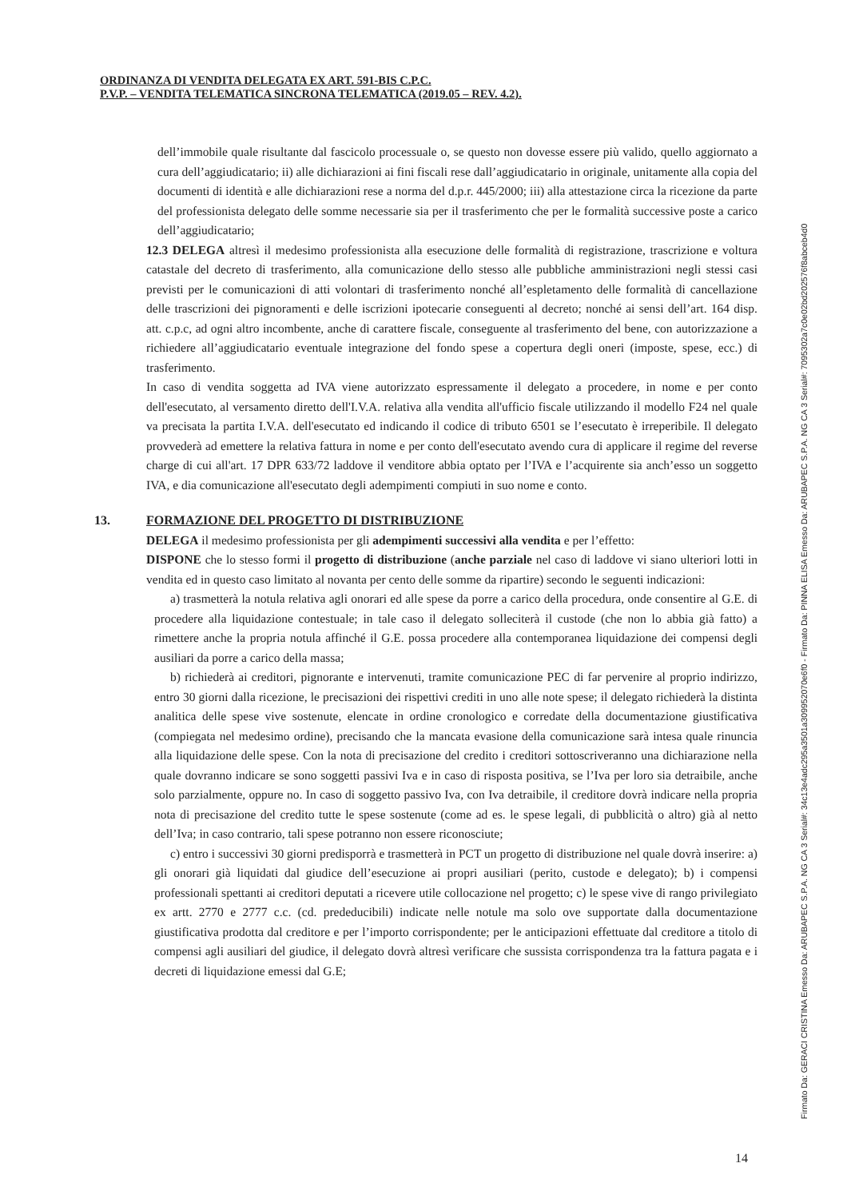ORDINANZA DI VENDITA DELEGATA EX ART. 591-BIS C.P.C.
P.V.P. – VENDITA TELEMATICA SINCRONA TELEMATICA (2019.05 – REV. 4.2).
dell’immobile quale risultante dal fascicolo processuale o, se questo non dovesse essere più valido, quello aggiornato a cura dell’aggiudicatario; ii) alle dichiarazioni ai fini fiscali rese dall’aggiudicatario in originale, unitamente alla copia del documenti di identità e alle dichiarazioni rese a norma del d.p.r. 445/2000; iii) alla attestazione circa la ricezione da parte del professionista delegato delle somme necessarie sia per il trasferimento che per le formalità successive poste a carico dell’aggiudicatario;
12.3 DELEGA altresì il medesimo professionista alla esecuzione delle formalità di registrazione, trascrizione e voltura catastale del decreto di trasferimento, alla comunicazione dello stesso alle pubbliche amministrazioni negli stessi casi previsti per le comunicazioni di atti volontari di trasferimento nonché all’espletamento delle formalità di cancellazione delle trascrizioni dei pignoramenti e delle iscrizioni ipotecarie conseguenti al decreto; nonché ai sensi dell’art. 164 disp. att. c.p.c, ad ogni altro incombente, anche di carattere fiscale, conseguente al trasferimento del bene, con autorizzazione a richiedere all’aggiudicatario eventuale integrazione del fondo spese a copertura degli oneri (imposte, spese, ecc.) di trasferimento.
In caso di vendita soggetta ad IVA viene autorizzato espressamente il delegato a procedere, in nome e per conto dell'esecutato, al versamento diretto dell'I.V.A. relativa alla vendita all'ufficio fiscale utilizzando il modello F24 nel quale va precisata la partita I.V.A. dell'esecutato ed indicando il codice di tributo 6501 se l’esecutato è irreperibile. Il delegato provvederà ad emettere la relativa fattura in nome e per conto dell'esecutato avendo cura di applicare il regime del reverse charge di cui all'art. 17 DPR 633/72 laddove il venditore abbia optato per l’IVA e l’acquirente sia anch’esso un soggetto IVA, e dia comunicazione all'esecutato degli adempimenti compiuti in suo nome e conto.
13. FORMAZIONE DEL PROGETTO DI DISTRIBUZIONE
DELEGA il medesimo professionista per gli adempimenti successivi alla vendita e per l’effetto:
DISPONE che lo stesso formi il progetto di distribuzione (anche parziale nel caso di laddove vi siano ulteriori lotti in vendita ed in questo caso limitato al novanta per cento delle somme da ripartire) secondo le seguenti indicazioni:
a) trasmetterà la notula relativa agli onorari ed alle spese da porre a carico della procedura, onde consentire al G.E. di procedere alla liquidazione contestuale; in tale caso il delegato solleciterà il custode (che non lo abbia già fatto) a rimettere anche la propria notula affinché il G.E. possa procedere alla contemporanea liquidazione dei compensi degli ausiliari da porre a carico della massa;
b) richiederà ai creditori, pignorante e intervenuti, tramite comunicazione PEC di far pervenire al proprio indirizzo, entro 30 giorni dalla ricezione, le precisazioni dei rispettivi crediti in uno alle note spese; il delegato richiederà la distinta analitica delle spese vive sostenute, elencate in ordine cronologico e corredate della documentazione giustificativa (compiegata nel medesimo ordine), precisando che la mancata evasione della comunicazione sarà intesa quale rinuncia alla liquidazione delle spese. Con la nota di precisazione del credito i creditori sottoscriveranno una dichiarazione nella quale dovranno indicare se sono soggetti passivi Iva e in caso di risposta positiva, se l’Iva per loro sia detraibile, anche solo parzialmente, oppure no. In caso di soggetto passivo Iva, con Iva detraibile, il creditore dovrà indicare nella propria nota di precisazione del credito tutte le spese sostenute (come ad es. le spese legali, di pubblicità o altro) già al netto dell’Iva; in caso contrario, tali spese potranno non essere riconosciute;
c) entro i successivi 30 giorni predisporrà e trasmetterà in PCT un progetto di distribuzione nel quale dovrà inserire: a) gli onorari già liquidati dal giudice dell’esecuzione ai propri ausiliari (perito, custode e delegato); b) i compensi professionali spettanti ai creditori deputati a ricevere utile collocazione nel progetto; c) le spese vive di rango privilegiato ex artt. 2770 e 2777 c.c. (cd. prededucibili) indicate nelle notule ma solo ove supportate dalla documentazione giustificativa prodotta dal creditore e per l’importo corrispondente; per le anticipazioni effettuate dal creditore a titolo di compensi agli ausiliari del giudice, il delegato dovrà altresì verificare che sussista corrispondenza tra la fattura pagata e i decreti di liquidazione emessi dal G.E;
Firmato Da: GERACI CRISTINA Emesso Da: ARUBAPEC S.P.A. NG CA 3 Serial#: 34c13e4adc295a3501a309952070e6f0 - Firmato Da: PINNA ELISA Emesso Da: ARUBAPEC S.P.A. NG CA 3 Serial#: 7095302a7c0e02bd202576f8abceb4d0
14